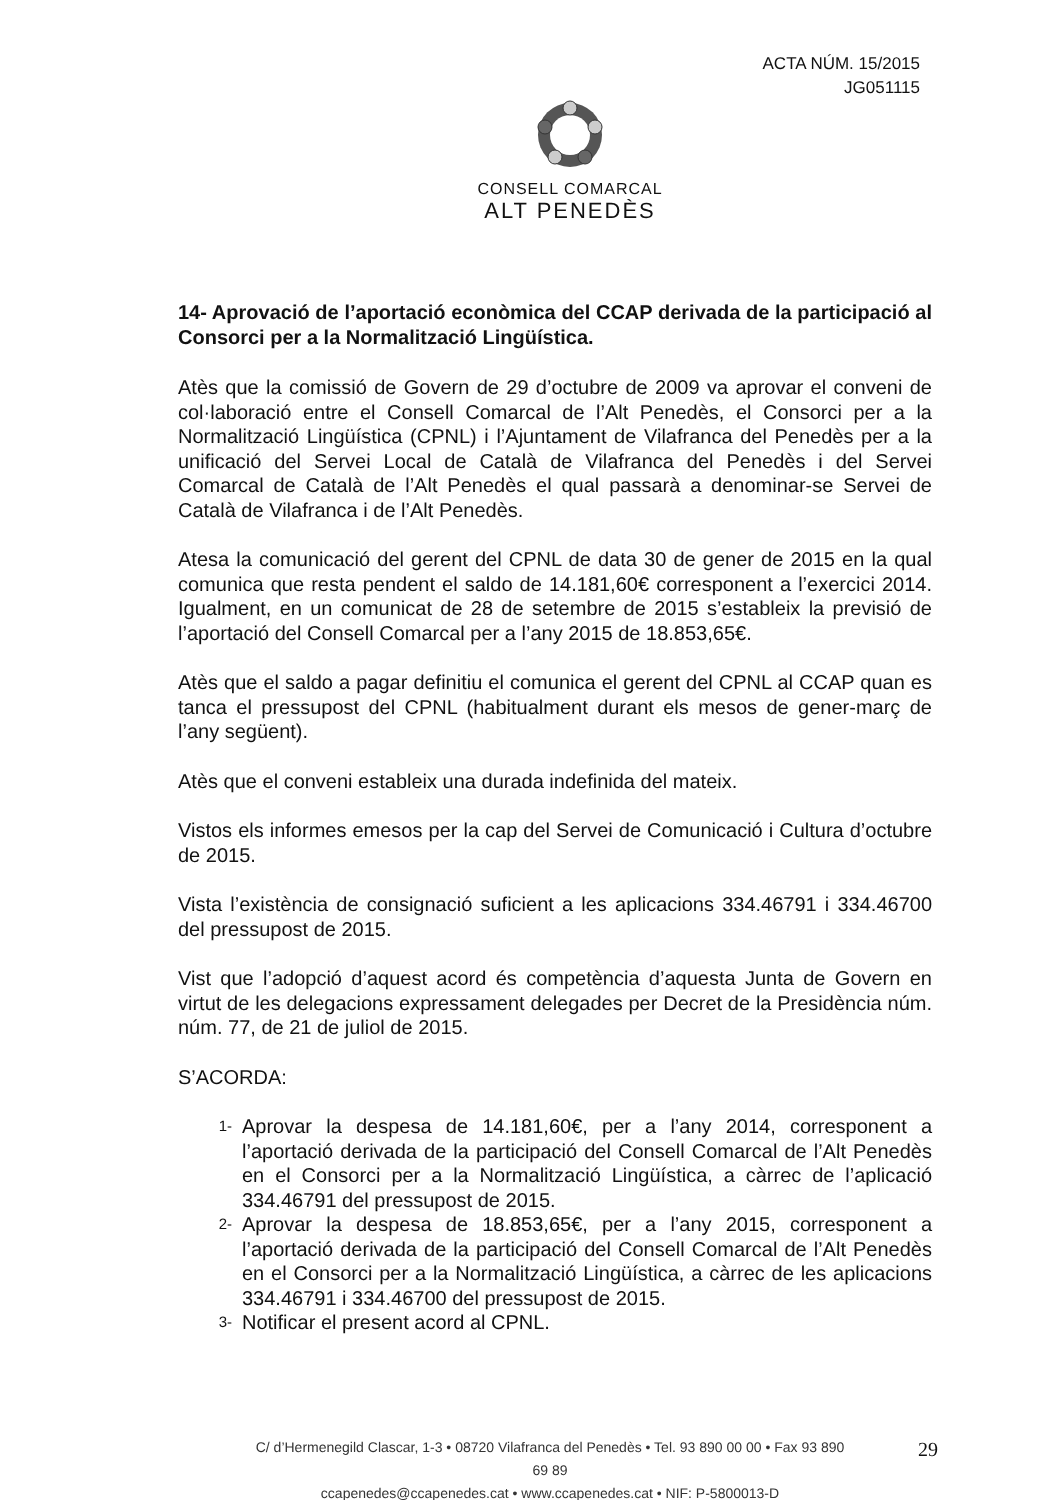ACTA NÚM. 15/2015
JG051115
CONSELL COMARCAL
ALT PENEDÈS
14- Aprovació de l’aportació econòmica del CCAP derivada de la participació al Consorci per a la Normalització Lingüística.
Atès que la comissió de Govern de 29 d’octubre de 2009 va aprovar el conveni de col·laboració entre el Consell Comarcal de l’Alt Penedès, el Consorci per a la Normalització Lingüística (CPNL) i l’Ajuntament de Vilafranca del Penedès per a la unificació del Servei Local de Català de Vilafranca del Penedès i del Servei Comarcal de Català de l’Alt Penedès el qual passarà a denominar-se Servei de Català de Vilafranca i de l’Alt Penedès.
Atesa la comunicació del gerent del CPNL de data 30 de gener de 2015 en la qual comunica que resta pendent el saldo de 14.181,60€ corresponent a l’exercici 2014. Igualment, en un comunicat de 28 de setembre de 2015 s’estableix la previsió de l’aportació del Consell Comarcal per a l’any 2015 de 18.853,65€.
Atès que el saldo a pagar definitiu el comunica el gerent del CPNL al CCAP quan es tanca el pressupost del CPNL (habitualment durant els mesos de gener-març de l’any següent).
Atès que el conveni estableix una durada indefinida del mateix.
Vistos els informes emesos per la cap del Servei de Comunicació i Cultura d’octubre de 2015.
Vista l’existència de consignació suficient a les aplicacions 334.46791 i 334.46700 del pressupost de 2015.
Vist que l’adopció d’aquest acord és competència d’aquesta Junta de Govern en virtut de les delegacions expressament delegades per Decret de la Presidència núm. núm. 77, de 21 de juliol de 2015.
S’ACORDA:
1- Aprovar la despesa de 14.181,60€, per a l’any 2014, corresponent a l’aportació derivada de la participació del Consell Comarcal de l’Alt Penedès en el Consorci per a la Normalització Lingüística, a càrrec de l’aplicació 334.46791 del pressupost de 2015.
2- Aprovar la despesa de 18.853,65€, per a l’any 2015, corresponent a l’aportació derivada de la participació del Consell Comarcal de l’Alt Penedès en el Consorci per a la Normalització Lingüística, a càrrec de les aplicacions 334.46791 i 334.46700 del pressupost de 2015.
3- Notificar el present acord al CPNL.
C/ d’Hermenegild Clascar, 1-3 • 08720 Vilafranca del Penedès • Tel. 93 890 00 00 • Fax 93 890 69 89
ccapenedes@ccapenedes.cat • www.ccapenedes.cat • NIF: P-5800013-D
29